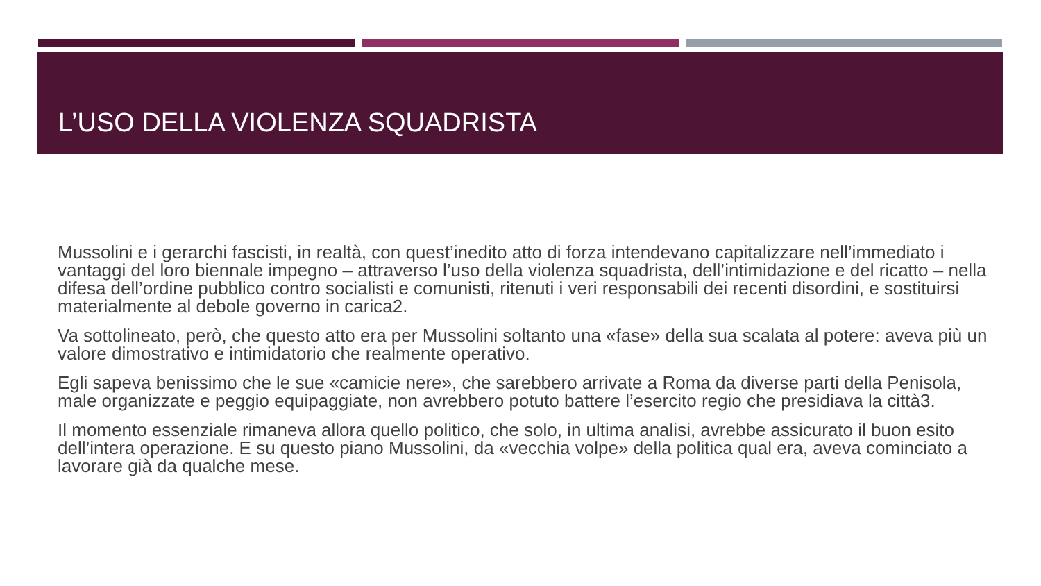L’USO DELLA VIOLENZA SQUADRISTA
Mussolini e i gerarchi fascisti, in realtà, con quest’inedito atto di forza intendevano capitalizzare nell’immediato i vantaggi del loro biennale impegno – attraverso l’uso della violenza squadrista, dell’intimidazione e del ricatto – nella difesa dell’ordine pubblico contro socialisti e comunisti, ritenuti i veri responsabili dei recenti disordini, e sostituirsi materialmente al debole governo in carica2.
Va sottolineato, però, che questo atto era per Mussolini soltanto una «fase» della sua scalata al potere: aveva più un valore dimostrativo e intimidatorio che realmente operativo.
Egli sapeva benissimo che le sue «camicie nere», che sarebbero arrivate a Roma da diverse parti della Penisola, male organizzate e peggio equipaggiate, non avrebbero potuto battere l’esercito regio che presidiava la città3.
Il momento essenziale rimaneva allora quello politico, che solo, in ultima analisi, avrebbe assicurato il buon esito dell’intera operazione. E su questo piano Mussolini, da «vecchia volpe» della politica qual era, aveva cominciato a lavorare già da qualche mese.